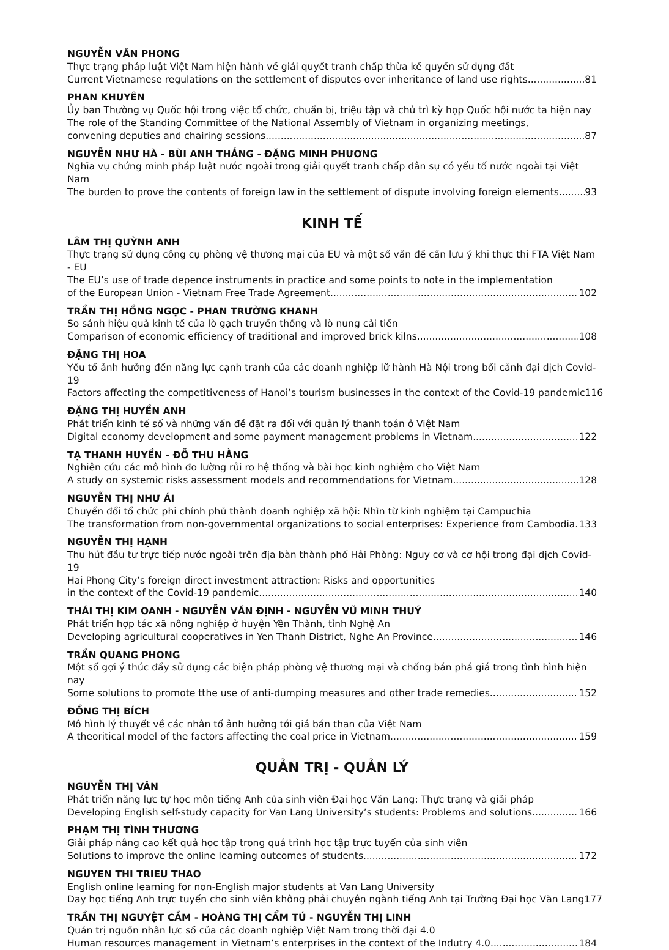NGUYỄN VĂN PHONG
Thực trạng pháp luật Việt Nam hiện hành về giải quyết tranh chấp thừa kế quyền sử dụng đất
Current Vietnamese regulations on the settlement of disputes over inheritance of land use rights 81
PHAN KHUYÊN
Ủy ban Thường vụ Quốc hội trong việc tổ chức, chuẩn bị, triệu tập và chủ trì kỳ họp Quốc hội nước ta hiện nay
The role of the Standing Committee of the National Assembly of Vietnam in organizing meetings,
convening deputies and chairing sessions 87
NGUYỄN NHƯ HÀ - BÙI ANH THẮNG - ĐẶNG MINH PHƯƠNG
Nghĩa vụ chứng minh pháp luật nước ngoài trong giải quyết tranh chấp dân sự có yếu tố nước ngoài tại Việt Nam
The burden to prove the contents of foreign law in the settlement of dispute involving foreign elements 93
KINH TẾ
LÂM THỊ QUỲNH ANH
Thực trạng sử dụng công cụ phòng vệ thương mại của EU và một số vấn đề cần lưu ý khi thực thi FTA Việt Nam - EU
The EU’s use of trade depence instruments in practice and some points to note in the implementation
of the European Union - Vietnam Free Trade Agreement 102
TRẦN THỊ HỒNG NGỌC - PHAN TRƯỜNG KHANH
So sánh hiệu quả kinh tế của lò gạch truyền thống và lò nung cải tiến
Comparison of economic efficiency of traditional and improved brick kilns 108
ĐẶNG THỊ HOA
Yếu tố ảnh hưởng đến năng lực cạnh tranh của các doanh nghiệp lữ hành Hà Nội trong bối cảnh đại dịch Covid-19
Factors affecting the competitiveness of Hanoi’s tourism businesses in the context of the Covid-19 pandemic 116
ĐẶNG THỊ HUYỀN ANH
Phát triển kinh tế số và những vấn đề đặt ra đối với quản lý thanh toán ở Việt Nam
Digital economy development and some payment management problems in Vietnam 122
TẠ THANH HUYỀN - ĐỖ THU HẰNG
Nghiên cứu các mô hình đo lường rủi ro hệ thống và bài học kinh nghiệm cho Việt Nam
A study on systemic risks assessment models and recommendations for Vietnam 128
NGUYỄN THỊ NHƯ ÁI
Chuyển đổi tổ chức phi chính phủ thành doanh nghiệp xã hội: Nhìn từ kinh nghiệm tại Campuchia
The transformation from non-governmental organizations to social enterprises: Experience from Cambodia 133
NGUYỄN THỊ HẠNH
Thu hút đầu tư trực tiếp nước ngoài trên địa bàn thành phố Hải Phòng: Nguy cơ và cơ hội trong đại dịch Covid-19
Hai Phong City’s foreign direct investment attraction: Risks and opportunities
in the context of the Covid-19 pandemic 140
THÁI THỊ KIM OANH - NGUYỄN VĂN ĐỊNH - NGUYỄN VŨ MINH THUÝ
Phát triển hợp tác xã nông nghiệp ở huyện Yên Thành, tỉnh Nghệ An
Developing agricultural cooperatives in Yen Thanh District, Nghe An Province 146
TRẦN QUANG PHONG
Một số gợi ý thúc đẩy sử dụng các biện pháp phòng vệ thương mại và chống bán phá giá trong tình hình hiện nay
Some solutions to promote tthe use of anti-dumping measures and other trade remedies 152
ĐỒNG THỊ BÍCH
Mô hình lý thuyết về các nhân tố ảnh hưởng tới giá bán than của Việt Nam
A theoritical model of the factors affecting the coal price in Vietnam 159
QUẢN TRỊ - QUẢN LÝ
NGUYỄN THỊ VÂN
Phát triển năng lực tự học môn tiếng Anh của sinh viên Đại học Văn Lang: Thực trạng và giải pháp
Developing English self-study capacity for Van Lang University’s students: Problems and solutions 166
PHẠM THỊ TÌNH THƯƠNG
Giải pháp nâng cao kết quả học tập trong quá trình học tập trực tuyến của sinh viên
Solutions to improve the online learning outcomes of students 172
NGUYEN THI TRIEU THAO
English online learning for non-English major students at Van Lang University
Day học tiếng Anh trực tuyến cho sinh viên không phải chuyên ngành tiếng Anh tại Trường Đại học Văn Lang 177
TRẦN THỊ NGUYỆT CẦM - HOÀNG THỊ CẨM TÚ - NGUYỄN THỊ LINH
Quản trị nguồn nhân lực số của các doanh nghiệp Việt Nam trong thời đại 4.0
Human resources management in Vietnam’s enterprises in the context of the Indutry 4.0 184